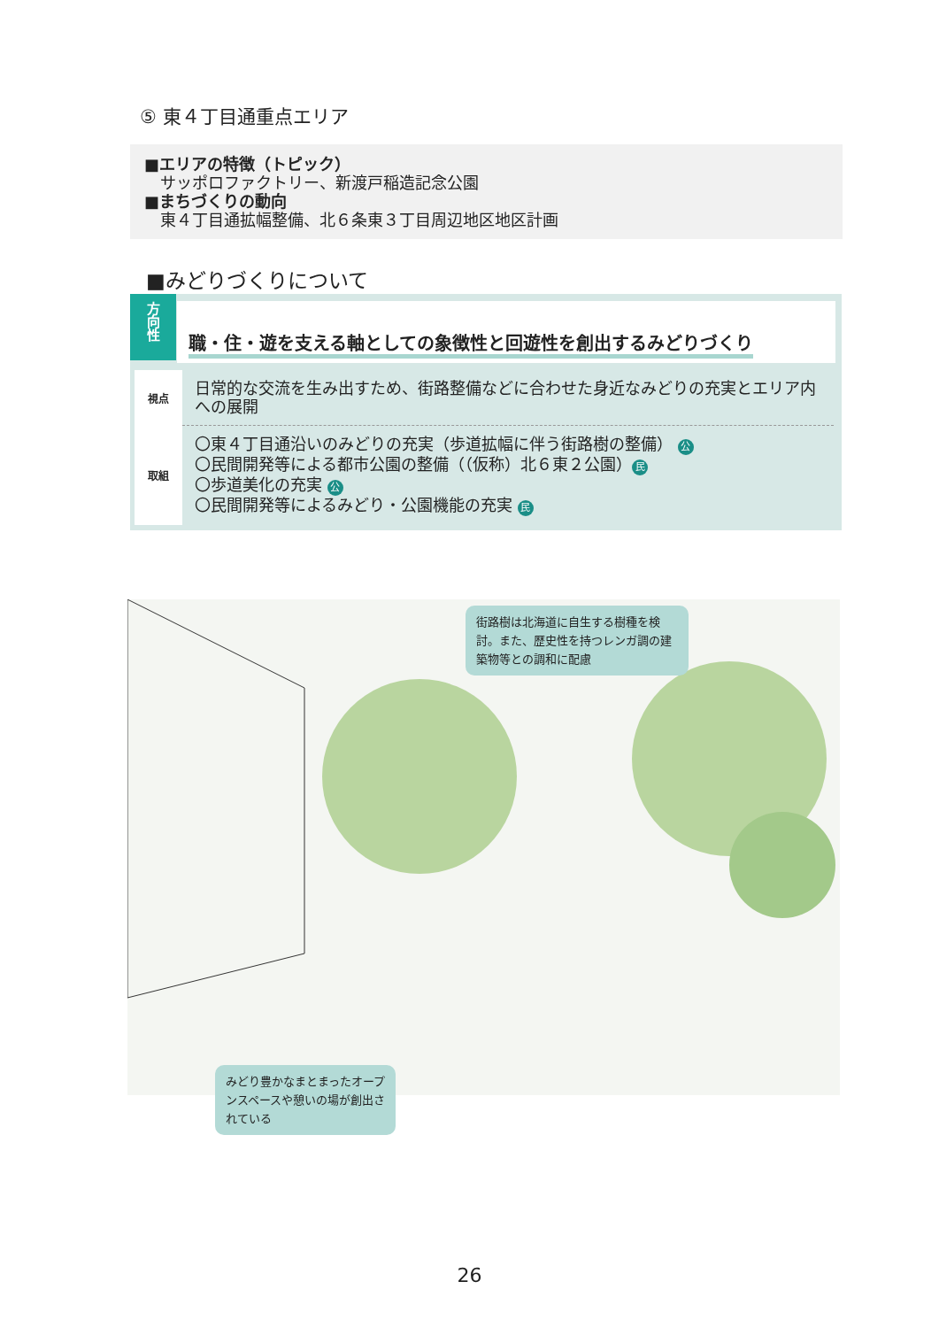⑤ 東４丁目通重点エリア
■エリアの特徴（トピック）
　サッポロファクトリー、新渡戸稲造記念公園
■まちづくりの動向
　東４丁目通拡幅整備、北６条東３丁目周辺地区地区計画
■みどりづくりについて
方
向
性
職・住・遊を支える軸としての象徴性と回遊性を創出するみどりづくり
| 視点 | 日常的な交流を生み出すため、街路整備などに合わせた身近なみどりの充実とエリア内への展開 |
| 取組 | 〇東４丁目通沿いのみどりの充実（歩道拡幅に伴う街路樹の整備） 公 〇民間開発等による都市公園の整備（（仮称）北６東２公園） 民 〇歩道美化の充実 公 〇民間開発等によるみどり・公園機能の充実 民 |
街路樹は北海道に自生する樹種を検討。また、歴史性を持つレンガ調の建築物等との調和に配慮
みどり豊かなまとまったオープンスペースや憩いの場が創出されている
26